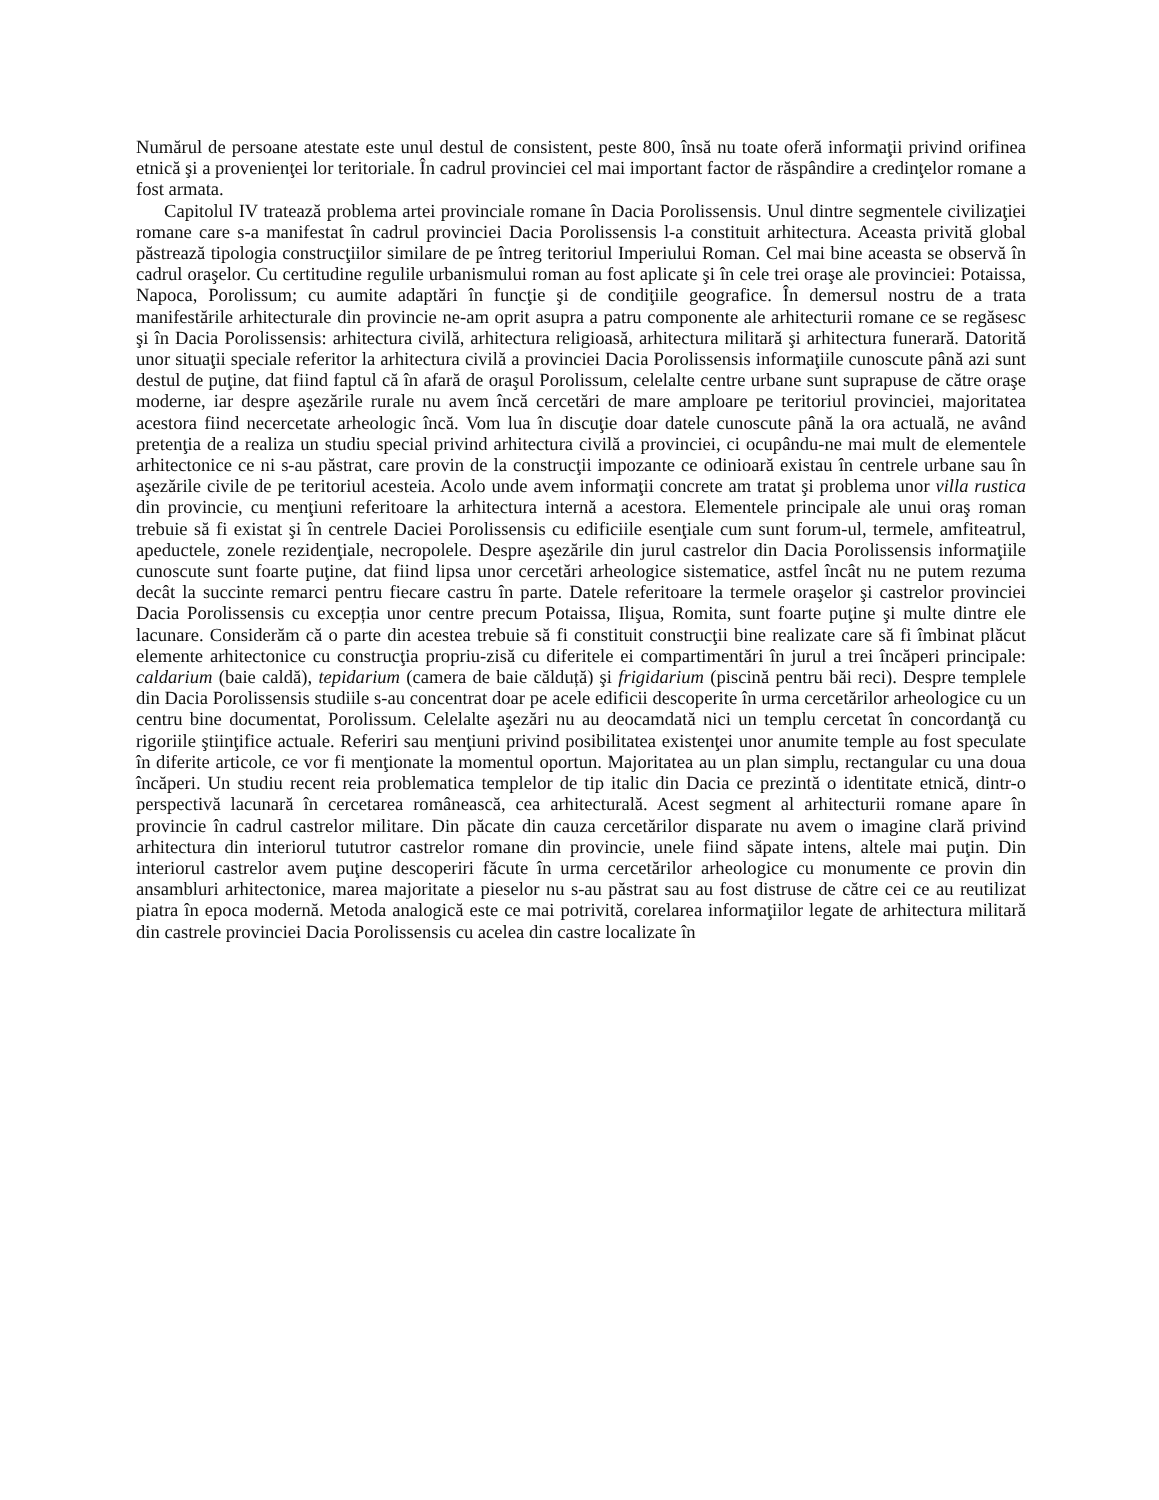Numărul de persoane atestate este unul destul de consistent, peste 800, însă nu toate oferă informaţii privind orifinea etnică şi a provenienţei lor teritoriale. În cadrul provinciei cel mai important factor de răspândire a credinţelor romane a fost armata.
Capitolul IV tratează problema artei provinciale romane în Dacia Porolissensis. Unul dintre segmentele civilizaţiei romane care s-a manifestat în cadrul provinciei Dacia Porolissensis l-a constituit arhitectura. Aceasta privită global păstrează tipologia construcţiilor similare de pe întreg teritoriul Imperiului Roman. Cel mai bine aceasta se observă în cadrul oraşelor. Cu certitudine regulile urbanismului roman au fost aplicate şi în cele trei oraşe ale provinciei: Potaissa, Napoca, Porolissum; cu aumite adaptări în funcţie şi de condiţiile geografice. În demersul nostru de a trata manifestările arhitecturale din provincie ne-am oprit asupra a patru componente ale arhitecturii romane ce se regăsesc şi în Dacia Porolissensis: arhitectura civilă, arhitectura religioasă, arhitectura militară şi arhitectura funerară. Datorită unor situaţii speciale referitor la arhitectura civilă a provinciei Dacia Porolissensis informaţiile cunoscute până azi sunt destul de puţine, dat fiind faptul că în afară de oraşul Porolissum, celelalte centre urbane sunt suprapuse de către oraşe moderne, iar despre aşezările rurale nu avem încă cercetări de mare amploare pe teritoriul provinciei, majoritatea acestora fiind necercetate arheologic încă. Vom lua în discuţie doar datele cunoscute până la ora actuală, ne având pretenţia de a realiza un studiu special privind arhitectura civilă a provinciei, ci ocupându-ne mai mult de elementele arhitectonice ce ni s-au păstrat, care provin de la construcţii impozante ce odinioară existau în centrele urbane sau în aşezările civile de pe teritoriul acesteia. Acolo unde avem informaţii concrete am tratat şi problema unor villa rustica din provincie, cu menţiuni referitoare la arhitectura internă a acestora. Elementele principale ale unui oraş roman trebuie să fi existat şi în centrele Daciei Porolissensis cu edificiile esenţiale cum sunt forum-ul, termele, amfiteatrul, apeductele, zonele rezidenţiale, necropolele. Despre aşezările din jurul castrelor din Dacia Porolissensis informaţiile cunoscute sunt foarte puţine, dat fiind lipsa unor cercetări arheologice sistematice, astfel încât nu ne putem rezuma decât la succinte remarci pentru fiecare castru în parte. Datele referitoare la termele oraşelor şi castrelor provinciei Dacia Porolissensis cu excepția unor centre precum Potaissa, Ilişua, Romita, sunt foarte puţine şi multe dintre ele lacunare. Considerăm că o parte din acestea trebuie să fi constituit construcţii bine realizate care să fi îmbinat plăcut elemente arhitectonice cu construcţia propriu-zisă cu diferitele ei compartimentări în jurul a trei încăperi principale: caldarium (baie caldă), tepidarium (camera de baie călduță) şi frigidarium (piscină pentru băi reci). Despre templele din Dacia Porolissensis studiile s-au concentrat doar pe acele edificii descoperite în urma cercetărilor arheologice cu un centru bine documentat, Porolissum. Celelalte aşezări nu au deocamdată nici un templu cercetat în concordanţă cu rigoriile ştiinţifice actuale. Referiri sau menţiuni privind posibilitatea existenţei unor anumite temple au fost speculate în diferite articole, ce vor fi menţionate la momentul oportun. Majoritatea au un plan simplu, rectangular cu una doua încăperi. Un studiu recent reia problematica templelor de tip italic din Dacia ce prezintă o identitate etnică, dintr-o perspectivă lacunară în cercetarea românească, cea arhitecturală. Acest segment al arhitecturii romane apare în provincie în cadrul castrelor militare. Din păcate din cauza cercetărilor disparate nu avem o imagine clară privind arhitectura din interiorul tututror castrelor romane din provincie, unele fiind săpate intens, altele mai puţin. Din interiorul castrelor avem puţine descoperiri făcute în urma cercetărilor arheologice cu monumente ce provin din ansambluri arhitectonice, marea majoritate a pieselor nu s-au păstrat sau au fost distruse de către cei ce au reutilizat piatra în epoca modernă. Metoda analogică este ce mai potrivită, corelarea informaţiilor legate de arhitectura militară din castrele provinciei Dacia Porolissensis cu acelea din castre localizate în